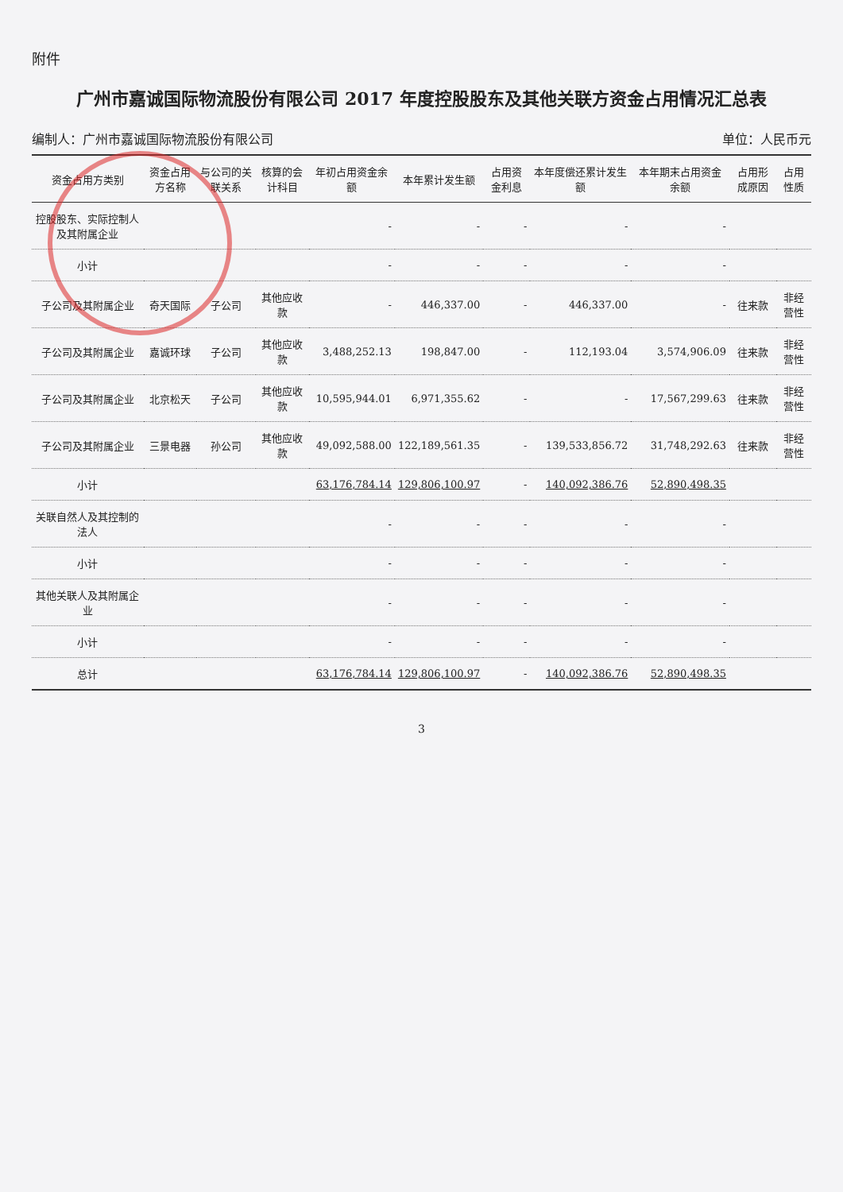附件
广州市嘉诚国际物流股份有限公司 2017 年度控股股东及其他关联方资金占用情况汇总表
编制人：广州市嘉诚国际物流股份有限公司 单位：人民币元
| 资金占用方类别 | 资金占用方名称 | 与公司的关联关系 | 核算的会计科目 | 年初占用资金余额 | 本年累计发生额 | 占用资金利息 | 本年度偿还累计发生额 | 本年期末占用资金余额 | 占用形成原因 | 占用性质 |
| --- | --- | --- | --- | --- | --- | --- | --- | --- | --- | --- |
| 控股股东、实际控制人及其附属企业 | | | | - | - | - | - | - | | |
| 小计 | | | | - | - | - | - | - | | |
| 子公司及其附属企业 | 奇天国际 | 子公司 | 其他应收款 | - | 446,337.00 | - | 446,337.00 | - | 往来款 | 非经营性 |
| 子公司及其附属企业 | 嘉诚环球 | 子公司 | 其他应收款 | 3,488,252.13 | 198,847.00 | - | 112,193.04 | 3,574,906.09 | 往来款 | 非经营性 |
| 子公司及其附属企业 | 北京松天 | 子公司 | 其他应收款 | 10,595,944.01 | 6,971,355.62 | - | - | 17,567,299.63 | 往来款 | 非经营性 |
| 子公司及其附属企业 | 三景电器 | 孙公司 | 其他应收款 | 49,092,588.00 | 122,189,561.35 | - | 139,533,856.72 | 31,748,292.63 | 往来款 | 非经营性 |
| 小计 | | | | 63,176,784.14 | 129,806,100.97 | - | 140,092,386.76 | 52,890,498.35 | | |
| 关联自然人及其控制的法人 | | | | - | - | - | - | - | | |
| 小计 | | | | - | - | - | - | - | | |
| 其他关联人及其附属企业 | | | | - | - | - | - | - | | |
| 小计 | | | | - | - | - | - | - | | |
| 总计 | | | | 63,176,784.14 | 129,806,100.97 | - | 140,092,386.76 | 52,890,498.35 | | |
3